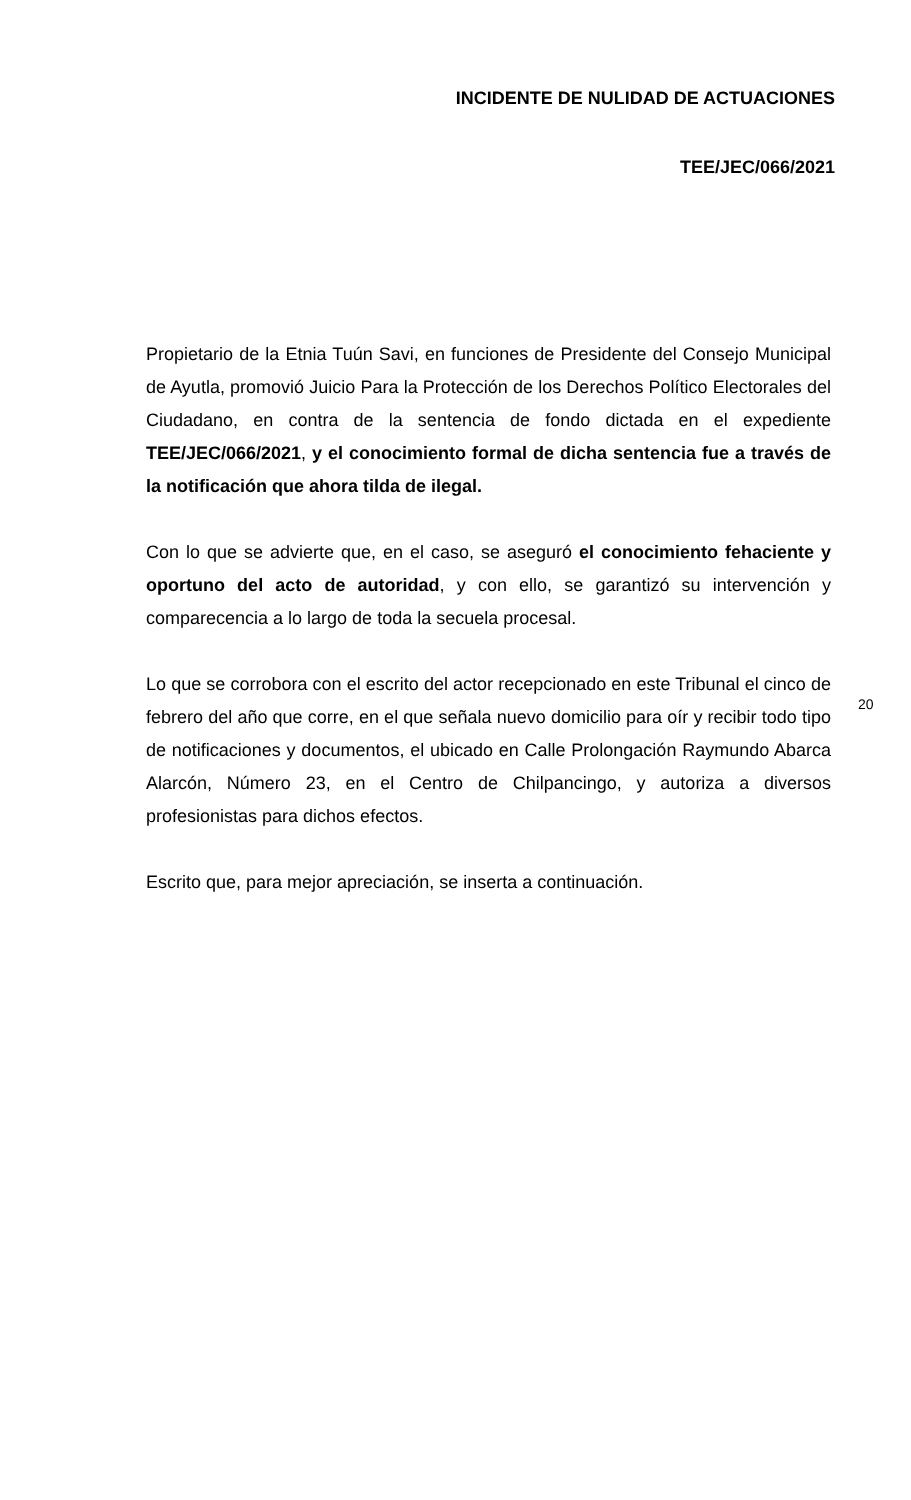INCIDENTE DE NULIDAD DE ACTUACIONES
TEE/JEC/066/2021
Propietario de la Etnia Tuún Savi, en funciones de Presidente del Consejo Municipal de Ayutla, promovió Juicio Para la Protección de los Derechos Político Electorales del Ciudadano, en contra de la sentencia de fondo dictada en el expediente TEE/JEC/066/2021, y el conocimiento formal de dicha sentencia fue a través de la notificación que ahora tilda de ilegal.
Con lo que se advierte que, en el caso, se aseguró el conocimiento fehaciente y oportuno del acto de autoridad, y con ello, se garantizó su intervención y comparecencia a lo largo de toda la secuela procesal.
Lo que se corrobora con el escrito del actor recepcionado en este Tribunal el cinco de febrero del año que corre, en el que señala nuevo domicilio para oír y recibir todo tipo de notificaciones y documentos, el ubicado en Calle Prolongación Raymundo Abarca Alarcón, Número 23, en el Centro de Chilpancingo, y autoriza a diversos profesionistas para dichos efectos.
Escrito que, para mejor apreciación, se inserta a continuación.
20